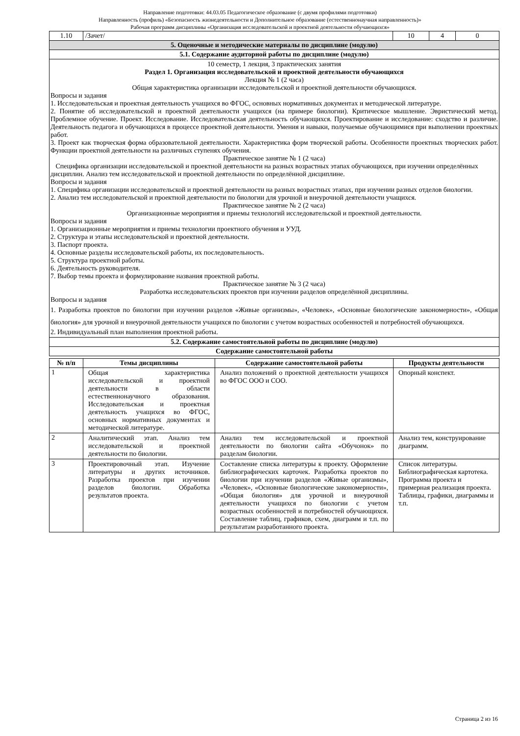Направление подготовки: 44.03.05 Педагогическое образование (с двумя профилями подготовки)
Направленность (профиль) «Безопасность жизнедеятельности и Дополнительное образование (естественнонаучная направленность)»
Рабочая программ дисциплины «Организация исследовательской и проектной деятельности обучающихся»
| 1.10 | /Зачет/ | 10 | 4 | 0 |
| 5. Оценочные и методические материалы по дисциплине (модулю) | | | | |
| 5.1. Содержание аудиторной работы по дисциплине (модулю) | | | | |
| 10 семестр, 1 лекция, 3 практических занятия Раздел 1. Организация исследовательской и проектной деятельности обучающихся Лекция № 1 (2 часа) Общая характеристика организации исследовательской и проектной деятельности обучающихся. Вопросы и задания 1. Исследовательская и проектная деятельность учащихся во ФГОС, основных нормативных документах и методической литературе. 2. Понятие об исследовательской и проектной деятельности учащихся (на примере биологии). Критическое мышление. Эвристический метод. Проблемное обучение. Проект. Исследование. Исследовательская деятельность обучающихся. Проектирование и исследование: сходство и различие. Деятельность педагога и обучающихся в процессе проектной деятельности. Умения и навыки, получаемые обучающимися при выполнении проектных работ. 3. Проект как творческая форма образовательной деятельности. Характеристика форм творческой работы. Особенности проектных творческих работ. Функции проектной деятельности на различных ступенях обучения. Практическое занятие № 1 (2 часа) Специфика организации исследовательской и проектной деятельности на разных возрастных этапах обучающихся, при изучении определённых дисциплин. Анализ тем исследовательской и проектной деятельности по определённой дисциплине. Вопросы и задания 1. Специфика организации исследовательской и проектной деятельности на разных возрастных этапах, при изучении разных отделов биологии. 2. Анализ тем исследовательской и проектной деятельности по биологии для урочной и внеурочной деятельности учащихся. Практическое занятие № 2 (2 часа) Организационные мероприятия и приемы технологий исследовательской и проектной деятельности. Вопросы и задания 1. Организационные мероприятия и приемы технологии проектного обучения и УУД. 2. Структура и этапы исследовательской и проектной деятельности. 3. Паспорт проекта. 4. Основные разделы исследовательской работы, их последовательность. 5. Структура проектной работы. 6. Деятельность руководителя. 7. Выбор темы проекта и формулирование названия проектной работы. Практическое занятие № 3 (2 часа) Разработка исследовательских проектов при изучении разделов определённой дисциплины. Вопросы и задания 1. Разработка проектов по биологии при изучении разделов «Живые организмы», «Человек», «Основные биологические закономерности», «Общая биология» для урочной и внеурочной деятельности учащихся по биологии с учетом возрастных особенностей и потребностей обучающихся. 2. Индивидуальный план выполнения проектной работы. | | | | |
| 5.2. Содержание самостоятельной работы по дисциплине (модулю) | | | | |
| Содержание самостоятельной работы | | | | |
| № п/п | Темы дисциплины | Содержание самостоятельной работы | Продукты деятельности |
| --- | --- | --- | --- |
| 1 | Общая характеристика исследовательской и проектной деятельности в области естественнонаучного образования. Исследовательская и проектная деятельность учащихся во ФГОС, основных нормативных документах и методической литературе. | Анализ положений о проектной деятельности учащихся во ФГОС ООО и СОО. | Опорный конспект. |
| 2 | Аналитический этап. Анализ тем исследовательской и проектной деятельности по биологии. | Анализ тем исследовательской и проектной деятельности по биологии сайта «Обучонок» по разделам биологии. | Анализ тем, конструирование диаграмм. |
| 3 | Проектировочный этап. Изучение литературы и других источников. Разработка проектов при изучении разделов биологии. Обработка результатов проекта. | Составление списка литературы к проекту. Оформление библиографических карточек. Разработка проектов по биологии при изучении разделов «Живые организмы», «Человек», «Основные биологические закономерности», «Общая биология» для урочной и внеурочной деятельности учащихся по биологии с учетом возрастных особенностей и потребностей обучающихся. Составление таблиц, графиков, схем, диаграмм и т.п. по результатам разработанного проекта. | Список литературы. Библиографическая картотека. Программа проекта и примерная реализация проекта. Таблицы, графики, диаграммы и т.п. |
Страница 2 из 16